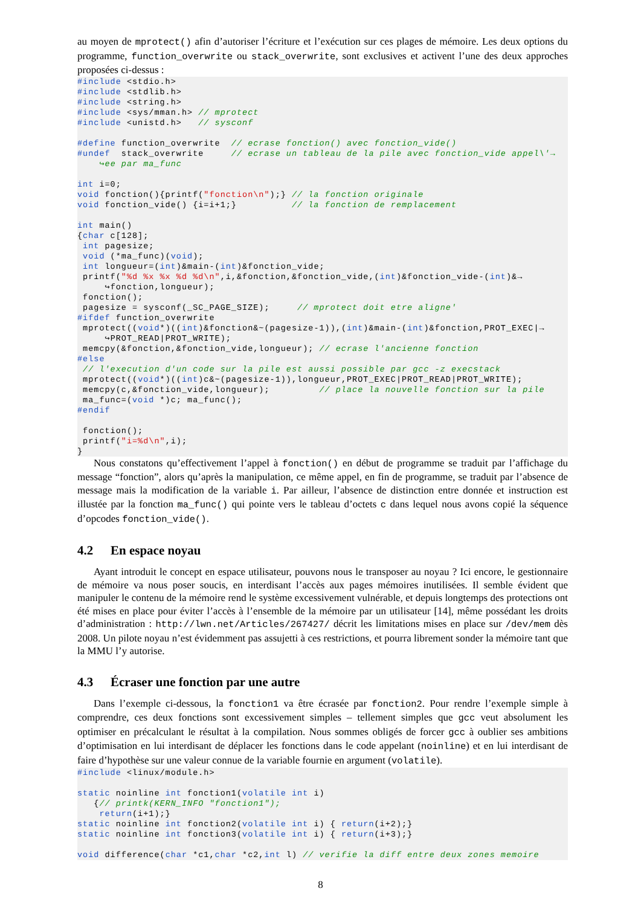au moyen de mprotect() afin d’autoriser l’écriture et l’exécution sur ces plages de mémoire. Les deux options du programme, function_overwrite ou stack_overwrite, sont exclusives et activent l’une des deux approches proposées ci-dessus :
#include <stdio.h>
#include <stdlib.h>
#include <string.h>
#include <sys/mman.h> // mprotect
#include <unistd.h>   // sysconf

#define function_overwrite  // ecrase fonction() avec fonction_vide()
#undef  stack_overwrite     // ecrase un tableau de la pile avec fonction_vide appel\'→
    ↪ee par ma_func

int i=0;
void fonction(){printf("fonction\n");} // la fonction originale
void fonction_vide() {i=i+1;}          // la fonction de remplacement

int main()
{char c[128];
 int pagesize;
 void (*ma_func)(void);
 int longueur=(int)&main-(int)&fonction_vide;
 printf("%d %x %x %d %d\n",i,&fonction,&fonction_vide,(int)&fonction_vide-(int)&→
     ↪fonction,longueur);
 fonction();
 pagesize = sysconf(_SC_PAGE_SIZE);     // mprotect doit etre aligne'
#ifdef function_overwrite
 mprotect((void*)((int)&fonction&~(pagesize-1)),(int)&main-(int)&fonction,PROT_EXEC|→
     ↪PROT_READ|PROT_WRITE);
 memcpy(&fonction,&fonction_vide,longueur); // ecrase l'ancienne fonction
#else
 // l'execution d'un code sur la pile est aussi possible par gcc -z execstack
 mprotect((void*)((int)c&~(pagesize-1)),longueur,PROT_EXEC|PROT_READ|PROT_WRITE);
 memcpy(c,&fonction_vide,longueur);         // place la nouvelle fonction sur la pile
 ma_func=(void *)c; ma_func();
#endif

 fonction();
 printf("i=%d\n",i);
}
Nous constatons qu’effectivement l’appel à fonction() en début de programme se traduit par l’affichage du message “fonction”, alors qu’après la manipulation, ce même appel, en fin de programme, se traduit par l’absence de message mais la modification de la variable i. Par ailleur, l’absence de distinction entre donnée et instruction est illustée par la fonction ma_func() qui pointe vers le tableau d’octets c dans lequel nous avons copié la séquence d’opcodes fonction_vide().
4.2 En espace noyau
Ayant introduit le concept en espace utilisateur, pouvons nous le transposer au noyau ? Ici encore, le gestionnaire de mémoire va nous poser soucis, en interdisant l’accès aux pages mémoires inutilisées. Il semble évident que manipuler le contenu de la mémoire rend le système excessivement vulnérable, et depuis longtemps des protections ont été mises en place pour éviter l’accès à l’ensemble de la mémoire par un utilisateur [14], même possédant les droits d’administration : http://lwn.net/Articles/267427/ décrit les limitations mises en place sur /dev/mem dès 2008. Un pilote noyau n’est évidemment pas assujetti à ces restrictions, et pourra librement sonder la mémoire tant que la MMU l’y autorise.
4.3 Écraser une fonction par une autre
Dans l’exemple ci-dessous, la fonction1 va être écrasée par fonction2. Pour rendre l’exemple simple à comprendre, ces deux fonctions sont excessivement simples – tellement simples que gcc veut absolument les optimiser en précalculant le résultat à la compilation. Nous sommes obligés de forcer gcc à oublier ses ambitions d’optimisation en lui interdisant de déplacer les fonctions dans le code appelant (noinline) et en lui interdisant de faire d’hypothèse sur une valeur connue de la variable fournie en argument (volatile).
#include <linux/module.h>

static noinline int fonction1(volatile int i)
   {// printk(KERN_INFO "fonction1");
    return(i+1);}
static noinline int fonction2(volatile int i) { return(i+2);}
static noinline int fonction3(volatile int i) { return(i+3);}

void difference(char *c1,char *c2,int l) // verifie la diff entre deux zones memoire
8